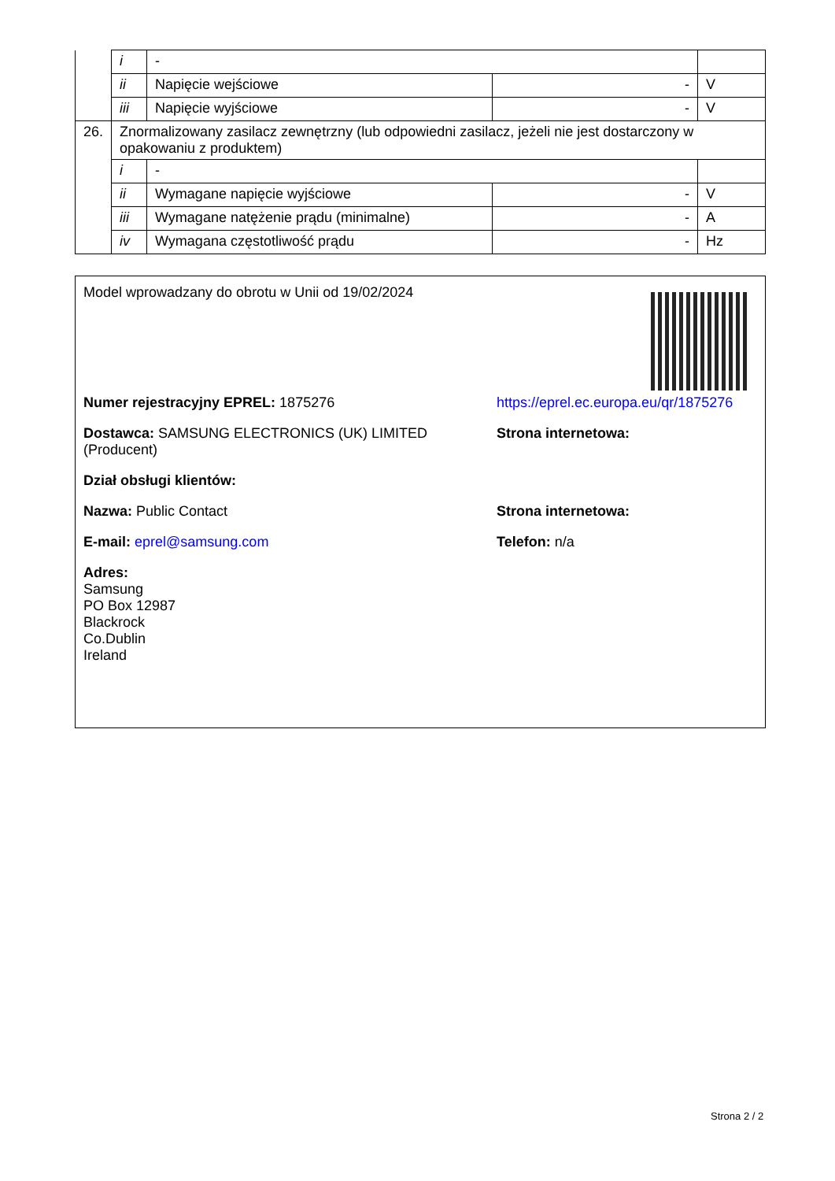| | i | - | | |
| | ii | Napięcie wejściowe | - | V |
| | iii | Napięcie wyjściowe | - | V |
| 26. | Znormalizowany zasilacz zewnętrzny (lub odpowiedni zasilacz, jeżeli nie jest dostarczony w opakowaniu z produktem) | | | |
| | i | - | | |
| | ii | Wymagane napięcie wyjściowe | - | V |
| | iii | Wymagane natężenie prądu (minimalne) | - | A |
| | iv | Wymagana częstotliwość prądu | - | Hz |
Model wprowadzany do obrotu w Unii od 19/02/2024
Numer rejestracyjny EPREL: 1875276 https://eprel.ec.europa.eu/qr/1875276
Dostawca: SAMSUNG ELECTRONICS (UK) LIMITED (Producent)
Strona internetowa:
Dział obsługi klientów:
Nazwa: Public Contact Strona internetowa:
E-mail: eprel@samsung.com Telefon: n/a
Adres:
Samsung
PO Box 12987
Blackrock
Co.Dublin
Ireland
Strona 2 / 2